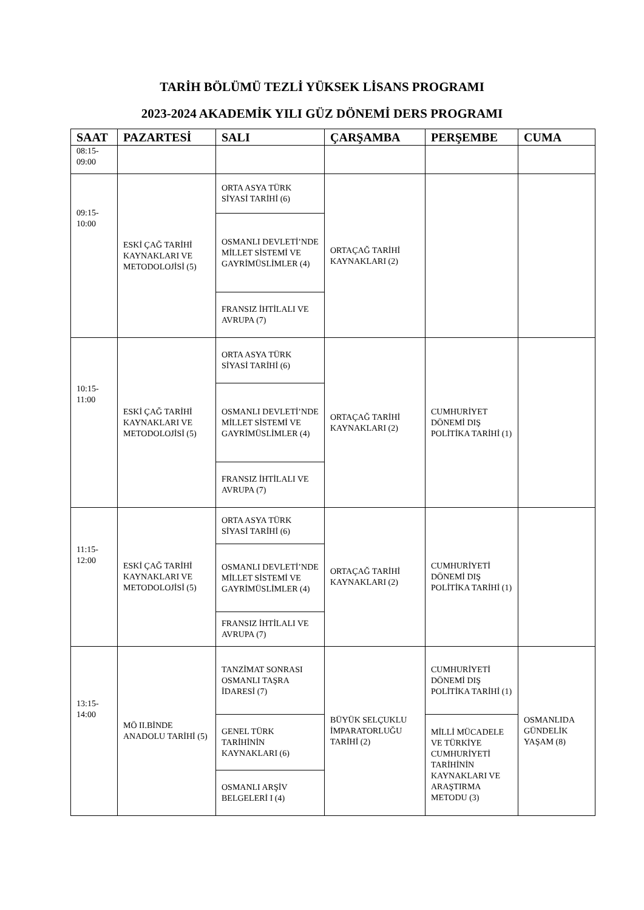TARİH BÖLÜMÜ TEZLİ YÜKSEK LİSANS PROGRAMI
2023-2024 AKADEMİK YILI GÜZ DÖNEMİ DERS PROGRAMI
| SAAT | PAZARTESİ | SALI | ÇARŞAMBA | PERŞEMBE | CUMA |
| --- | --- | --- | --- | --- | --- |
| 08:15- 09:00 | | | | | |
| 09:15- 10:00 | ESKİ ÇAĞ TARİHİ KAYNAKLARI VE METODOLOJİSİ (5) | ORTA ASYA TÜRK SİYASİ TARİHİ (6) | ORTAÇAĞ TARİHİ KAYNAKLARI (2) | | |
| | | OSMANLI DEVLETİ’NDE MİLLET SİSTEMİ VE GAYRİMÜSLİMLER (4) | | | |
| | | FRANSIZ İHTİLALI VE AVRUPA (7) | | | |
| 10:15- 11:00 | ESKİ ÇAĞ TARİHİ KAYNAKLARI VE METODOLOJİSİ (5) | ORTA ASYA TÜRK SİYASİ TARİHİ (6) | ORTAÇAĞ TARİHİ KAYNAKLARI (2) | CUMHURİYET DÖNEMİ DIŞ POLİTİKA TARİHİ (1) | |
| | | OSMANLI DEVLETİ’NDE MİLLET SİSTEMİ VE GAYRİMÜSLİMLER (4) | | | |
| | | FRANSIZ İHTİLALI VE AVRUPA (7) | | | |
| 11:15- 12:00 | ESKİ ÇAĞ TARİHİ KAYNAKLARI VE METODOLOJİSİ (5) | ORTA ASYA TÜRK SİYASİ TARİHİ (6) | ORTAÇAĞ TARİHİ KAYNAKLARI (2) | CUMHURİYETİ DÖNEMİ DIŞ POLİTİKA TARİHİ (1) | |
| | | OSMANLI DEVLETİ’NDE MİLLET SİSTEMİ VE GAYRİMÜSLİMLER (4) | | | |
| | | FRANSIZ İHTİLALI VE AVRUPA (7) | | | |
| 13:15- 14:00 | MÖ II.BİNDE ANADOLU TARİHİ (5) | TANZİMAT SONRASI OSMANLI TAŞRA İDARESİ (7) | BÜYÜK SELÇUKLU İMPARATORLUĞU TARİHİ (2) | CUMHURİYETİ DÖNEMİ DIŞ POLİTİKA TARİHİ (1) | OSMANLIDA GÜNDELİK YAŞAM (8) |
| | | GENEL TÜRK TARİHİNİN KAYNAKLARI (6) | | MİLLİ MÜCADELE VE TÜRKİYE CUMHURİYETİ TARİHİNİN KAYNAKLARI VE ARAŞTIRMA METODU (3) | |
| | | OSMANLI ARŞİV BELGELERİ I (4) | | | |